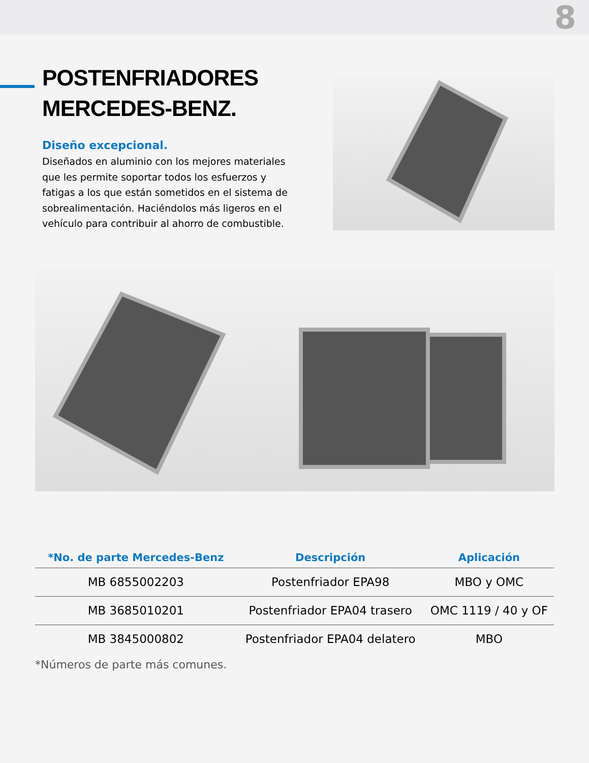8
POSTENFRIADORES
MERCEDES-BENZ.
Diseño excepcional.
Diseñados en aluminio con los mejores materiales que les permite soportar todos los esfuerzos y fatigas a los que están sometidos en el sistema de sobrealimentación. Haciéndolos más ligeros en el vehículo para contribuir al ahorro de combustible.
| *No. de parte Mercedes-Benz | Descripción | Aplicación |
| --- | --- | --- |
| MB 6855002203 | Postenfriador EPA98 | MBO y OMC |
| MB 3685010201 | Postenfriador EPA04 trasero | OMC 1119 / 40 y OF |
| MB 3845000802 | Postenfriador EPA04 delatero | MBO |
*Números de parte más comunes.